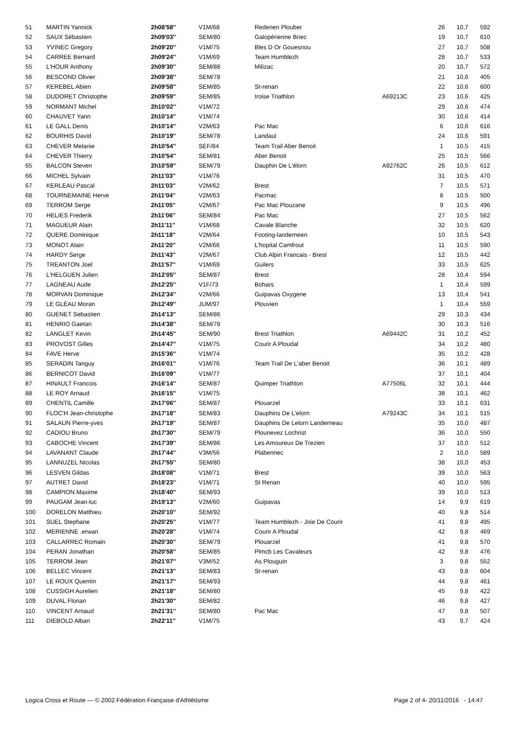| 51 | MARTIN Yannick | 2h08'58'' | V1M/68 | Rederien Plouber | | 26 | 10,7 | 592 |
| 52 | SAUX Sébastien | 2h09'03'' | SEM/80 | Galopérienne Briec | | 19 | 10,7 | 610 |
| 53 | YVINEC Gregory | 2h09'20'' | V1M/75 | Bles D Or Gouesnou | | 27 | 10,7 | 508 |
| 54 | CARREE Bernard | 2h09'24'' | V1M/69 | Team Humblezh | | 28 | 10,7 | 533 |
| 55 | L'HOUR Anthony | 2h09'30'' | SEM/88 | Milizac | | 20 | 10,7 | 572 |
| 56 | BESCOND Olivier | 2h09'38'' | SEM/78 | | | 21 | 10,6 | 405 |
| 57 | KEREBEL Abien | 2h09'58'' | SEM/85 | St-renan | | 22 | 10,6 | 600 |
| 58 | DUDORET Christophe | 2h09'59'' | SEM/85 | Iroise Triathlon | A69213C | 23 | 10,6 | 425 |
| 59 | NORMANT Michel | 2h10'02'' | V1M/72 | | | 29 | 10,6 | 474 |
| 60 | CHAUVET Yann | 2h10'14'' | V1M/74 | | | 30 | 10,6 | 414 |
| 61 | LE GALL Denis | 2h10'14'' | V2M/63 | Pac Mac | | 6 | 10,6 | 616 |
| 62 | BOURHIS David | 2h10'19'' | SEM/78 | Landaul | | 24 | 10,6 | 591 |
| 63 | CHEVER Melanie | 2h10'54'' | SEF/84 | Team Trail Aber Benoit | | 1 | 10,5 | 415 |
| 64 | CHEVER Thierry | 2h10'54'' | SEM/81 | Aber Benoit | | 25 | 10,5 | 566 |
| 65 | BALCON Steven | 2h10'59'' | SEM/79 | Dauphin De L'élorn | A92762C | 26 | 10,5 | 612 |
| 66 | MICHEL Sylvain | 2h11'03'' | V1M/76 | | | 31 | 10,5 | 470 |
| 67 | KERLEAU Pascal | 2h11'03'' | V2M/62 | Brest | | 7 | 10,5 | 571 |
| 68 | TOURNEMAINE Herve | 2h11'04'' | V2M/63 | Pacmac | | 8 | 10,5 | 500 |
| 69 | TERROM Serge | 2h11'05'' | V2M/67 | Pac Mac Plouzane | | 9 | 10,5 | 496 |
| 70 | HELIES Frederik | 2h11'06'' | SEM/84 | Pac Mac | | 27 | 10,5 | 562 |
| 71 | MAGUEUR Alain | 2h11'11'' | V1M/68 | Cavale Blanche | | 32 | 10,5 | 620 |
| 72 | QUERE Dominique | 2h11'18'' | V2M/64 | Footing-landerneen | | 10 | 10,5 | 543 |
| 73 | MONOT Alain | 2h11'20'' | V2M/66 | L'hopital Camfrout | | 11 | 10,5 | 590 |
| 74 | HARDY Serge | 2h11'43'' | V2M/67 | Club Alpin Francais - Brest | | 12 | 10,5 | 442 |
| 75 | TREANTON Joel | 2h11'57'' | V1M/69 | Guilers | | 33 | 10,5 | 625 |
| 76 | L'HELGUEN Julien | 2h12'05'' | SEM/87 | Brest | | 28 | 10,4 | 594 |
| 77 | LAGNEAU Aude | 2h12'25'' | V1F/73 | Bohars | | 1 | 10,4 | 599 |
| 78 | MORVAN Dominique | 2h12'34'' | V2M/66 | Guipavas Oxygene | | 13 | 10,4 | 541 |
| 79 | LE GLÉAU Moran | 2h12'49'' | JUM/97 | Plouvien | | 1 | 10,4 | 559 |
| 80 | GUENET Sebastien | 2h14'13'' | SEM/86 | | | 29 | 10,3 | 434 |
| 81 | HENRIO Gaetan | 2h14'38'' | SEM/78 | | | 30 | 10,3 | 516 |
| 82 | LANGLET Kevin | 2h14'45'' | SEM/90 | Brest Triathlon | A69442C | 31 | 10,2 | 452 |
| 83 | PROVOST Gilles | 2h14'47'' | V1M/75 | Courir A Ploudal | | 34 | 10,2 | 480 |
| 84 | FAVE Herve | 2h15'36'' | V1M/74 | | | 35 | 10,2 | 428 |
| 85 | SERADIN Tanguy | 2h16'01'' | V1M/76 | Team Trail De L'aber Benoit | | 36 | 10,1 | 489 |
| 86 | BERNICOT David | 2h16'09'' | V1M/77 | | | 37 | 10,1 | 404 |
| 87 | HINAULT Francois | 2h16'14'' | SEM/87 | Quimper Triathlon | A77506L | 32 | 10,1 | 444 |
| 88 | LE ROY Arnaud | 2h16'15'' | V1M/75 | | | 38 | 10,1 | 462 |
| 89 | CHENTIL Camille | 2h17'06'' | SEM/87 | Plouarzel | | 33 | 10,1 | 631 |
| 90 | FLOC'H Jean-christophe | 2h17'18'' | SEM/83 | Dauphins De L'elorn | A79243C | 34 | 10,1 | 515 |
| 91 | SALAUN Pierre-yves | 2h17'19'' | SEM/87 | Dauphins De Lelorn Landerneau | | 35 | 10,0 | 487 |
| 92 | CADIOU Bruno | 2h17'30'' | SEM/79 | Plounevez Lochrist | | 36 | 10,0 | 550 |
| 93 | CABOCHE Vincent | 2h17'39'' | SEM/86 | Les Amoureux De Trezien | | 37 | 10,0 | 512 |
| 94 | LAVANANT Claude | 2h17'44'' | V3M/56 | Plabennec | | 2 | 10,0 | 589 |
| 95 | LANNUZEL Nicolas | 2h17'55'' | SEM/80 | | | 38 | 10,0 | 453 |
| 96 | LESVEN Gildas | 2h18'08'' | V1M/71 | Brest | | 39 | 10,0 | 563 |
| 97 | AUTRET David | 2h18'23'' | V1M/71 | St Renan | | 40 | 10,0 | 595 |
| 98 | CAMPION Maxime | 2h18'40'' | SEM/93 | | | 39 | 10,0 | 513 |
| 99 | PAUGAM Jean-luc | 2h19'13'' | V2M/60 | Guipavas | | 14 | 9,9 | 619 |
| 100 | DORELON Matthieu | 2h20'10'' | SEM/92 | | | 40 | 9,8 | 514 |
| 101 | SUEL Stephane | 2h20'25'' | V1M/77 | Team Humblezh - Joie De Courir | | 41 | 9,8 | 495 |
| 102 | MERIENNE .erwan | 2h20'28'' | V1M/74 | Courir A Ploudal | | 42 | 9,8 | 469 |
| 103 | CALLARREC Romain | 2h20'30'' | SEM/79 | Plouarzel | | 41 | 9,8 | 570 |
| 104 | PERAN Jonathan | 2h20'58'' | SEM/85 | Plmcb Les Cavaleurs | | 42 | 9,8 | 476 |
| 105 | TERROM Jean | 2h21'07'' | V3M/52 | As Plouguin | | 3 | 9,8 | 552 |
| 106 | BELLEC Vincent | 2h21'13'' | SEM/83 | St-renan | | 43 | 9,8 | 604 |
| 107 | LE ROUX Quentin | 2h21'17'' | SEM/93 | | | 44 | 9,8 | 461 |
| 108 | CUSSIGH Aurelien | 2h21'18'' | SEM/80 | | | 45 | 9,8 | 422 |
| 109 | DUVAL Florian | 2h21'30'' | SEM/82 | | | 46 | 9,8 | 427 |
| 110 | VINCENT Arnaud | 2h21'31'' | SEM/80 | Pac Mac | | 47 | 9,8 | 507 |
| 111 | DIEBOLD Alban | 2h22'11'' | V1M/75 | | | 43 | 9,7 | 424 |
Logica Cross et Route — © 2002 Fédération Française d'Athlétisme Page 2 of 4- 20/11/2016 - 14:47